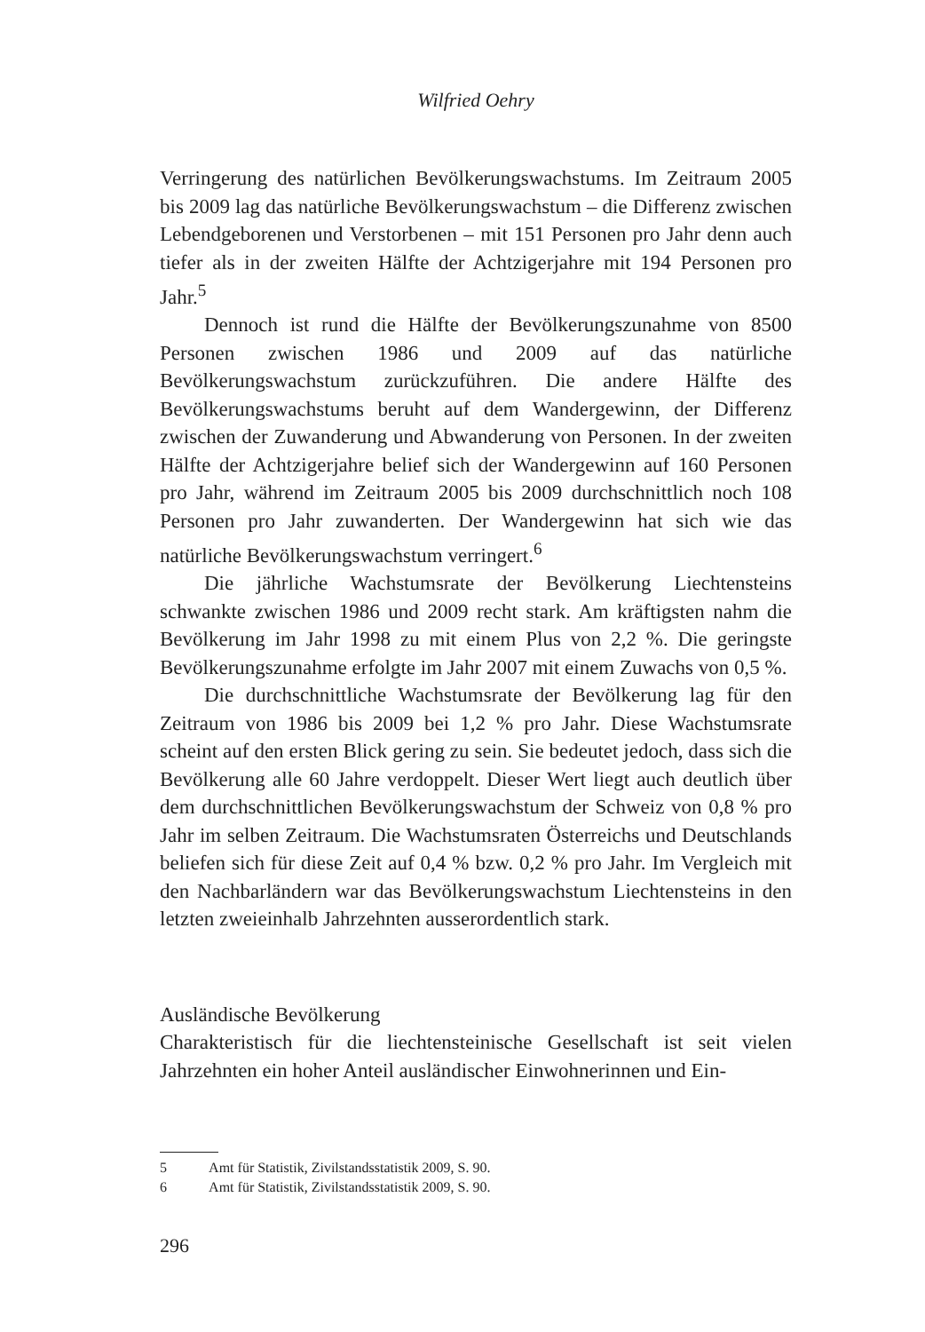Wilfried Oehry
Verringerung des natürlichen Bevölkerungswachstums. Im Zeitraum 2005 bis 2009 lag das natürliche Bevölkerungswachstum – die Differenz zwischen Lebendgeborenen und Verstorbenen – mit 151 Personen pro Jahr denn auch tiefer als in der zweiten Hälfte der Achtzigerjahre mit 194 Personen pro Jahr.<sup>5</sup>
Dennoch ist rund die Hälfte der Bevölkerungszunahme von 8500 Personen zwischen 1986 und 2009 auf das natürliche Bevölkerungswachstum zurückzuführen. Die andere Hälfte des Bevölkerungswachstums beruht auf dem Wandergewinn, der Differenz zwischen der Zuwanderung und Abwanderung von Personen. In der zweiten Hälfte der Achtzigerjahre belief sich der Wandergewinn auf 160 Personen pro Jahr, während im Zeitraum 2005 bis 2009 durchschnittlich noch 108 Personen pro Jahr zuwanderten. Der Wandergewinn hat sich wie das natürliche Bevölkerungswachstum verringert.<sup>6</sup>
Die jährliche Wachstumsrate der Bevölkerung Liechtensteins schwankte zwischen 1986 und 2009 recht stark. Am kräftigsten nahm die Bevölkerung im Jahr 1998 zu mit einem Plus von 2,2 %. Die geringste Bevölkerungszunahme erfolgte im Jahr 2007 mit einem Zuwachs von 0,5 %.
Die durchschnittliche Wachstumsrate der Bevölkerung lag für den Zeitraum von 1986 bis 2009 bei 1,2 % pro Jahr. Diese Wachstumsrate scheint auf den ersten Blick gering zu sein. Sie bedeutet jedoch, dass sich die Bevölkerung alle 60 Jahre verdoppelt. Dieser Wert liegt auch deutlich über dem durchschnittlichen Bevölkerungswachstum der Schweiz von 0,8 % pro Jahr im selben Zeitraum. Die Wachstumsraten Österreichs und Deutschlands beliefen sich für diese Zeit auf 0,4 % bzw. 0,2 % pro Jahr. Im Vergleich mit den Nachbarländern war das Bevölkerungswachstum Liechtensteins in den letzten zweieinhalb Jahrzehnten ausserordentlich stark.
Ausländische Bevölkerung
Charakteristisch für die liechtensteinische Gesellschaft ist seit vielen Jahrzehnten ein hoher Anteil ausländischer Einwohnerinnen und Ein-
5 Amt für Statistik, Zivilstandsstatistik 2009, S. 90.
6 Amt für Statistik, Zivilstandsstatistik 2009, S. 90.
296